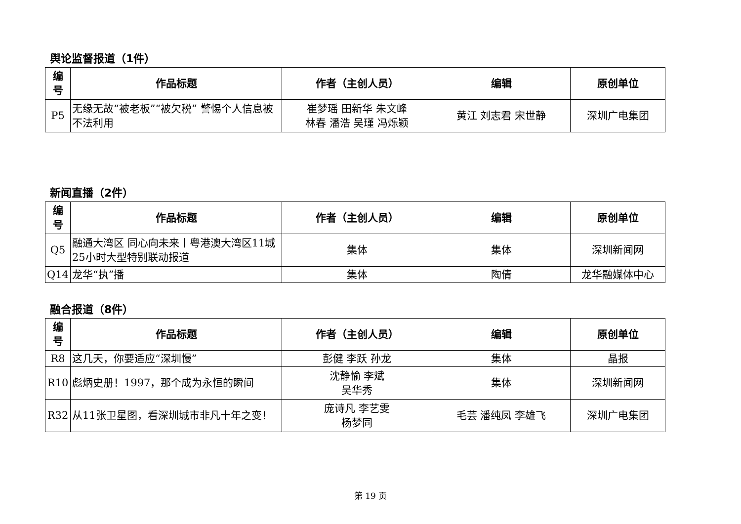舆论监督报道（1件）
| 编 号 | 作品标题 | 作者（主创人员） | 编辑 | 原创单位 |
| --- | --- | --- | --- | --- |
| P5 | 无缘无故“被老板”“被欠税” 警惕个人信息被不法利用 | 崔梦瑶 田新华 朱文峰 林春 潘浩 吴瑾 冯烁颖 | 黄江 刘志君 宋世静 | 深圳广电集团 |
新闻直播（2件）
| 编 号 | 作品标题 | 作者（主创人员） | 编辑 | 原创单位 |
| --- | --- | --- | --- | --- |
| Q5 | 融通大湾区 同心向未来丨粤港澳大湾区11城25小时大型特别联动报道 | 集体 | 集体 | 深圳新闻网 |
| Q14 | 龙华“执”播 | 集体 | 陶倩 | 龙华融媒体中心 |
融合报道（8件）
| 编 号 | 作品标题 | 作者（主创人员） | 编辑 | 原创单位 |
| --- | --- | --- | --- | --- |
| R8 | 这几天，你要适应“深圳慢” | 彭健 李跃 孙龙 | 集体 | 晶报 |
| R10 | 彪炳史册！1997，那个成为永恒的瞬间 | 沈静愉 李斌 吴华秀 | 集体 | 深圳新闻网 |
| R32 | 从11张卫星图，看深圳城市非凡十年之变！ | 庞诗凡 李艺雯 杨梦同 | 毛芸 潘纯凤 李雄飞 | 深圳广电集团 |
第 19 页